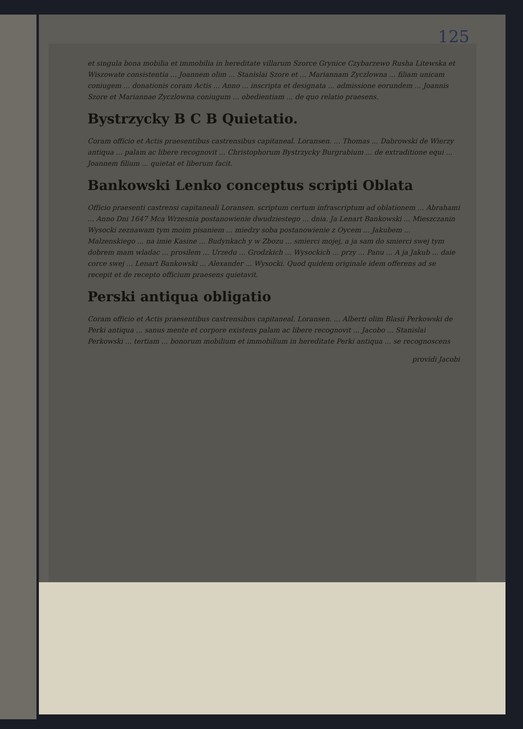125
et singula bona mobilia et immobilia in hereditate villarum Szorce Grynice Czybarzewo Rusha Litewska et Wiszowate consistentia ... Joannem olim ... Stanislai Szore et ... Mariannam Zyczlowna ... filiam unicam coniugem ... donationis coram Actis ... Anno ... inscripta et designata ... admissione eorundem ... Joannis Szore et Mariannae Zyczlowna coniugum ... obedientiam ... de quo relatio praesens.
Bystrzycky B C B Quietatio.
Coram officio et Actis praesentibus castrensibus capitaneal. Loransen. ... Thomas ... Dabrowski de Wierzy antiqua ... palam ac libere recognovit ... Christophorum Bystrzycky Burgrabium ... de extraditione equi ... Joannem filium ... quietat et liberum facit.
Bankowski Lenko conceptus scripti Oblata
Officio praesenti castrensi capitaneali Loransen. scriptum certum infrascriptum ad oblationem ... Abrahami ... Anno Dni 1647 Mca Wrzesnia postanowienie dwudziestego ... dnia. Ja Lenart Bankowski ... Mieszczanin Wysocki zeznawam tym moim pisaniem ... miedzy soba postanowienie z Oycem ... Jakubem ... Malzenskiego ... na imie Kasine ... Budynkach y w Zbozu ... smierci mojej, a ja sam do smierci swej tym dobrem mam wladac ... prosilem ... Urzedu ... Grodzkich ... Wysockich ... przy ... Panu ... A ja Jakub ... daie corce swej ... Lenart Bankowski ... Alexander ... Wysocki. Quod quidem originale idem offerens ad se recepit et de recepto officium praesens quietavit.
Perski antiqua obligatio
Coram officio et Actis praesentibus castrensibus capitaneal. Loransen. ... Alberti olim Blasii Perkowski de Perki antiqua ... sanus mente et corpore existens palam ac libere recognovit ... Jacobo ... Stanislai Perkowski ... tertiam ... bonorum mobilium et immobilium in hereditate Perki antiqua ... se recognoscens
providi Jacobi